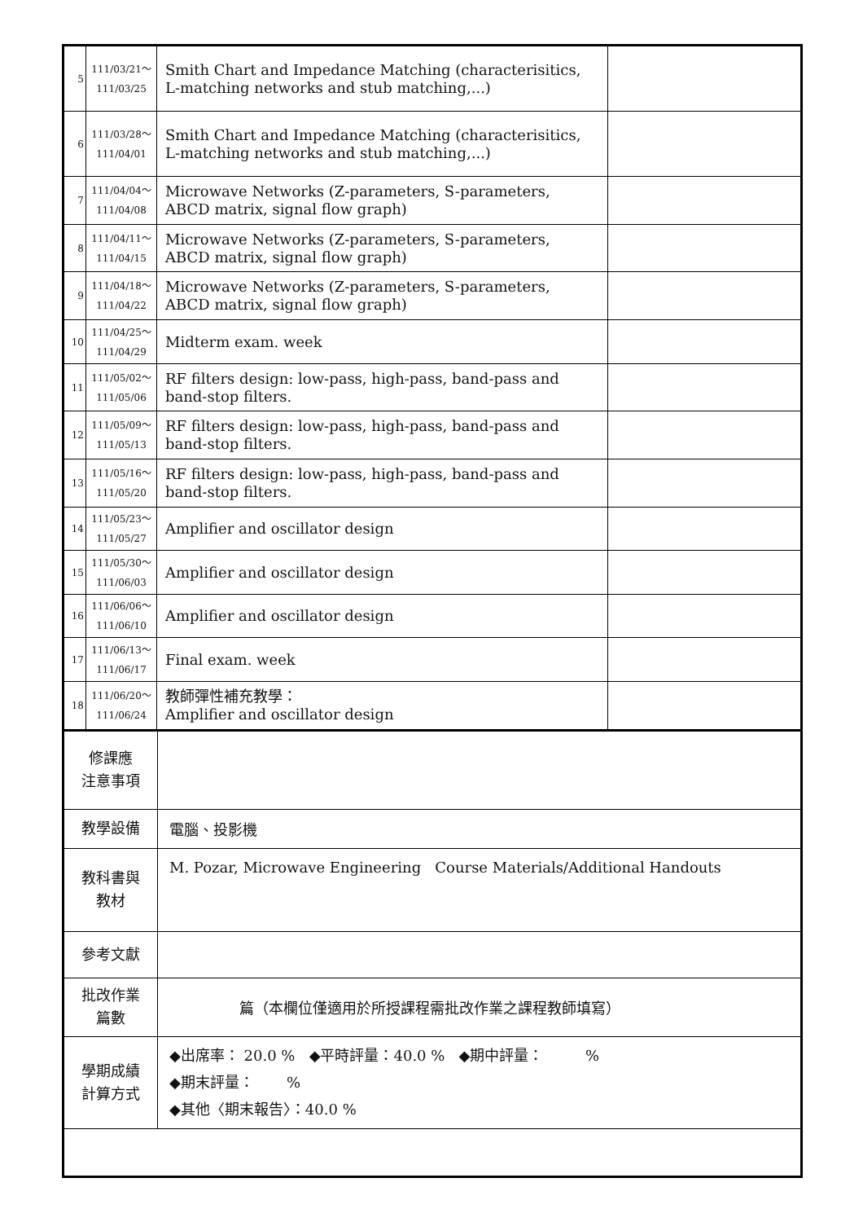| 5 | 111/03/21～ 111/03/25 | Smith Chart and Impedance Matching (characterisitics, L-matching networks and stub matching,...) | |
| 6 | 111/03/28～ 111/04/01 | Smith Chart and Impedance Matching (characterisitics, L-matching networks and stub matching,...) | |
| 7 | 111/04/04～ 111/04/08 | Microwave Networks (Z-parameters, S-parameters, ABCD matrix, signal flow graph) | |
| 8 | 111/04/11～ 111/04/15 | Microwave Networks (Z-parameters, S-parameters, ABCD matrix, signal flow graph) | |
| 9 | 111/04/18～ 111/04/22 | Microwave Networks (Z-parameters, S-parameters, ABCD matrix, signal flow graph) | |
| 10 | 111/04/25～ 111/04/29 | Midterm exam. week | |
| 11 | 111/05/02～ 111/05/06 | RF filters design: low-pass, high-pass, band-pass and band-stop filters. | |
| 12 | 111/05/09～ 111/05/13 | RF filters design: low-pass, high-pass, band-pass and band-stop filters. | |
| 13 | 111/05/16～ 111/05/20 | RF filters design: low-pass, high-pass, band-pass and band-stop filters. | |
| 14 | 111/05/23～ 111/05/27 | Amplifier and oscillator design | |
| 15 | 111/05/30～ 111/06/03 | Amplifier and oscillator design | |
| 16 | 111/06/06～ 111/06/10 | Amplifier and oscillator design | |
| 17 | 111/06/13～ 111/06/17 | Final exam. week | |
| 18 | 111/06/20～ 111/06/24 | 教師彈性補充教學： Amplifier and oscillator design | |
| 修課應 注意事項 | |
| 教學設備 | 電腦、投影機 |
| 教科書與 教材 | M. Pozar, Microwave Engineering Course Materials/Additional Handouts |
| 參考文獻 | |
| 批改作業 篇數 | 篇（本欄位僅適用於所授課程需批改作業之課程教師填寫） |
| 學期成績 計算方式 | ◆出席率： 20.0 % ◆平時評量：40.0 % ◆期中評量： % ◆期末評量： % ◆其他〈期末報告〉：40.0 % |